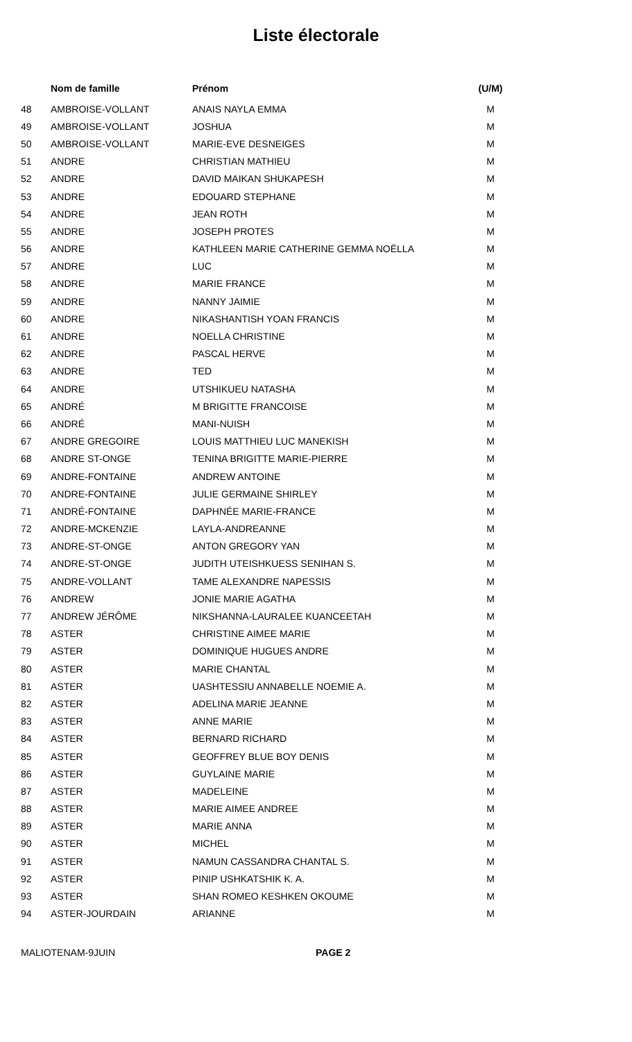Liste électorale
| | Nom de famille | Prénom | (U/M) |
| --- | --- | --- | --- |
| 48 | AMBROISE-VOLLANT | ANAIS NAYLA EMMA | M |
| 49 | AMBROISE-VOLLANT | JOSHUA | M |
| 50 | AMBROISE-VOLLANT | MARIE-EVE DESNEIGES | M |
| 51 | ANDRE | CHRISTIAN MATHIEU | M |
| 52 | ANDRE | DAVID MAIKAN SHUKAPESH | M |
| 53 | ANDRE | EDOUARD STEPHANE | M |
| 54 | ANDRE | JEAN ROTH | M |
| 55 | ANDRE | JOSEPH PROTES | M |
| 56 | ANDRE | KATHLEEN MARIE CATHERINE GEMMA NOËLLA | M |
| 57 | ANDRE | LUC | M |
| 58 | ANDRE | MARIE FRANCE | M |
| 59 | ANDRE | NANNY JAIMIE | M |
| 60 | ANDRE | NIKASHANTISH YOAN FRANCIS | M |
| 61 | ANDRE | NOELLA CHRISTINE | M |
| 62 | ANDRE | PASCAL HERVE | M |
| 63 | ANDRE | TED | M |
| 64 | ANDRE | UTSHIKUEU NATASHA | M |
| 65 | ANDRÉ | M BRIGITTE FRANCOISE | M |
| 66 | ANDRÉ | MANI-NUISH | M |
| 67 | ANDRE GREGOIRE | LOUIS MATTHIEU LUC MANEKISH | M |
| 68 | ANDRE ST-ONGE | TENINA BRIGITTE MARIE-PIERRE | M |
| 69 | ANDRE-FONTAINE | ANDREW ANTOINE | M |
| 70 | ANDRE-FONTAINE | JULIE GERMAINE SHIRLEY | M |
| 71 | ANDRÉ-FONTAINE | DAPHNÉE MARIE-FRANCE | M |
| 72 | ANDRE-MCKENZIE | LAYLA-ANDREANNE | M |
| 73 | ANDRE-ST-ONGE | ANTON GREGORY YAN | M |
| 74 | ANDRE-ST-ONGE | JUDITH UTEISHKUESS SENIHAN S. | M |
| 75 | ANDRE-VOLLANT | TAME ALEXANDRE NAPESSIS | M |
| 76 | ANDREW | JONIE MARIE AGATHA | M |
| 77 | ANDREW JÉRÔME | NIKSHANNA-LAURALEE KUANCEETAH | M |
| 78 | ASTER | CHRISTINE AIMEE MARIE | M |
| 79 | ASTER | DOMINIQUE HUGUES ANDRE | M |
| 80 | ASTER | MARIE CHANTAL | M |
| 81 | ASTER | UASHTESSIU ANNABELLE NOEMIE A. | M |
| 82 | ASTER | ADELINA MARIE JEANNE | M |
| 83 | ASTER | ANNE MARIE | M |
| 84 | ASTER | BERNARD RICHARD | M |
| 85 | ASTER | GEOFFREY BLUE BOY DENIS | M |
| 86 | ASTER | GUYLAINE MARIE | M |
| 87 | ASTER | MADELEINE | M |
| 88 | ASTER | MARIE AIMEE ANDREE | M |
| 89 | ASTER | MARIE ANNA | M |
| 90 | ASTER | MICHEL | M |
| 91 | ASTER | NAMUN CASSANDRA CHANTAL S. | M |
| 92 | ASTER | PINIP USHKATSHIK K. A. | M |
| 93 | ASTER | SHAN ROMEO KESHKEN OKOUME | M |
| 94 | ASTER-JOURDAIN | ARIANNE | M |
MALIOTENAM-9JUIN PAGE 2